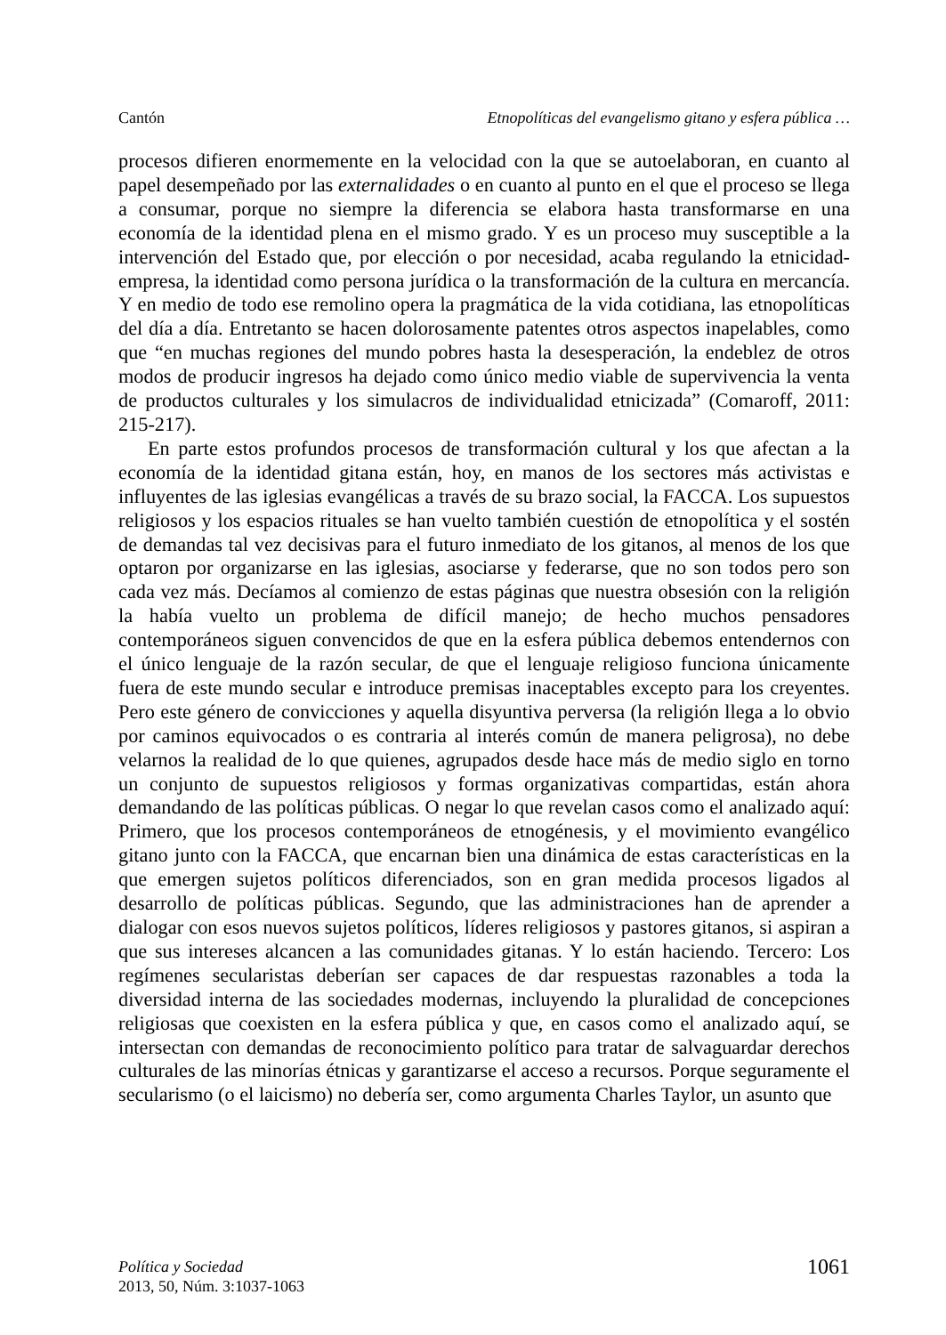Cantón Etnopolíticas del evangelismo gitano y esfera pública …
procesos difieren enormemente en la velocidad con la que se autoelaboran, en cuanto al papel desempeñado por las externalidades o en cuanto al punto en el que el proceso se llega a consumar, porque no siempre la diferencia se elabora hasta transformarse en una economía de la identidad plena en el mismo grado. Y es un proceso muy susceptible a la intervención del Estado que, por elección o por necesidad, acaba regulando la etnicidad-empresa, la identidad como persona jurídica o la transformación de la cultura en mercancía. Y en medio de todo ese remolino opera la pragmática de la vida cotidiana, las etnopolíticas del día a día. Entretanto se hacen dolorosamente patentes otros aspectos inapelables, como que “en muchas regiones del mundo pobres hasta la desesperación, la endeblez de otros modos de producir ingresos ha dejado como único medio viable de supervivencia la venta de productos culturales y los simulacros de individualidad etnicizada” (Comaroff, 2011: 215-217).
En parte estos profundos procesos de transformación cultural y los que afectan a la economía de la identidad gitana están, hoy, en manos de los sectores más activistas e influyentes de las iglesias evangélicas a través de su brazo social, la FACCA. Los supuestos religiosos y los espacios rituales se han vuelto también cuestión de etnopolítica y el sostén de demandas tal vez decisivas para el futuro inmediato de los gitanos, al menos de los que optaron por organizarse en las iglesias, asociarse y federarse, que no son todos pero son cada vez más. Decíamos al comienzo de estas páginas que nuestra obsesión con la religión la había vuelto un problema de difícil manejo; de hecho muchos pensadores contemporáneos siguen convencidos de que en la esfera pública debemos entendernos con el único lenguaje de la razón secular, de que el lenguaje religioso funciona únicamente fuera de este mundo secular e introduce premisas inaceptables excepto para los creyentes. Pero este género de convicciones y aquella disyuntiva perversa (la religión llega a lo obvio por caminos equivocados o es contraria al interés común de manera peligrosa), no debe velarnos la realidad de lo que quienes, agrupados desde hace más de medio siglo en torno un conjunto de supuestos religiosos y formas organizativas compartidas, están ahora demandando de las políticas públicas. O negar lo que revelan casos como el analizado aquí: Primero, que los procesos contemporáneos de etnogénesis, y el movimiento evangélico gitano junto con la FACCA, que encarnan bien una dinámica de estas características en la que emergen sujetos políticos diferenciados, son en gran medida procesos ligados al desarrollo de políticas públicas. Segundo, que las administraciones han de aprender a dialogar con esos nuevos sujetos políticos, líderes religiosos y pastores gitanos, si aspiran a que sus intereses alcancen a las comunidades gitanas. Y lo están haciendo. Tercero: Los regímenes secularistas deberían ser capaces de dar respuestas razonables a toda la diversidad interna de las sociedades modernas, incluyendo la pluralidad de concepciones religiosas que coexisten en la esfera pública y que, en casos como el analizado aquí, se intersectan con demandas de reconocimiento político para tratar de salvaguardar derechos culturales de las minorías étnicas y garantizarse el acceso a recursos. Porque seguramente el secularismo (o el laicismo) no debería ser, como argumenta Charles Taylor, un asunto que
Política y Sociedad
2013, 50, Núm. 3:1037-1063
1061